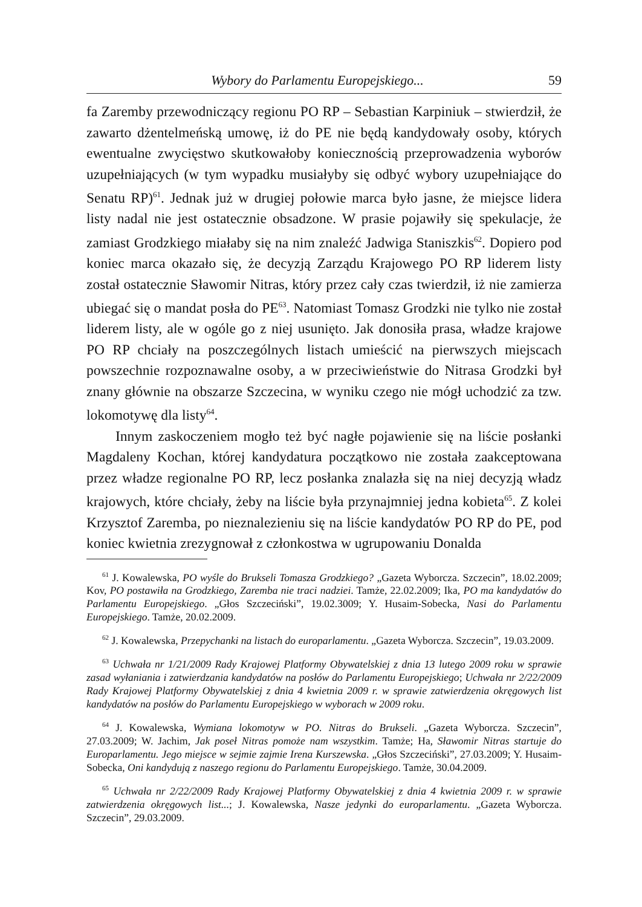Wybory do Parlamentu Europejskiego... 59
fa Zaremby przewodniczący regionu PO RP – Sebastian Karpiniuk – stwierdził, że zawarto dżentelmeńską umowę, iż do PE nie będą kandydowały osoby, których ewentualne zwycięstwo skutkowałoby koniecznością przeprowadzenia wyborów uzupełniających (w tym wypadku musiałyby się odbyć wybory uzupełniające do Senatu RP)<sup>61</sup>. Jednak już w drugiej połowie marca było jasne, że miejsce lidera listy nadal nie jest ostatecznie obsadzone. W prasie pojawiły się spekulacje, że zamiast Grodzkiego miałaby się na nim znaleźć Jadwiga Staniszkis<sup>62</sup>. Dopiero pod koniec marca okazało się, że decyzją Zarządu Krajowego PO RP liderem listy został ostatecznie Sławomir Nitras, który przez cały czas twierdził, iż nie zamierza ubiegać się o mandat posła do PE<sup>63</sup>. Natomiast Tomasz Grodzki nie tylko nie został liderem listy, ale w ogóle go z niej usunięto. Jak donosiła prasa, władze krajowe PO RP chciały na poszczególnych listach umieścić na pierwszych miejscach powszechnie rozpoznawalne osoby, a w przeciwieństwie do Nitrasa Grodzki był znany głównie na obszarze Szczecina, w wyniku czego nie mógł uchodzić za tzw. lokomotywę dla listy<sup>64</sup>.
Innym zaskoczeniem mogło też być nagłe pojawienie się na liście posłanki Magdaleny Kochan, której kandydatura początkowo nie została zaakceptowana przez władze regionalne PO RP, lecz posłanka znalazła się na niej decyzją władz krajowych, które chciały, żeby na liście była przynajmniej jedna kobieta<sup>65</sup>. Z kolei Krzysztof Zaremba, po nieznalezieniu się na liście kandydatów PO RP do PE, pod koniec kwietnia zrezygnował z członkostwa w ugrupowaniu Donalda
<sup>61</sup> J. Kowalewska, PO wyśle do Brukseli Tomasza Grodzkiego? „Gazeta Wyborcza. Szczecin”, 18.02.2009; Kov, PO postawiła na Grodzkiego, Zaremba nie traci nadziei. Tamże, 22.02.2009; Ika, PO ma kandydatów do Parlamentu Europejskiego. „Głos Szczeciński”, 19.02.3009; Y. Husaim-Sobecka, Nasi do Parlamentu Europejskiego. Tamże, 20.02.2009.
<sup>62</sup> J. Kowalewska, Przepychanki na listach do europarlamentu. „Gazeta Wyborcza. Szczecin”, 19.03.2009.
<sup>63</sup> Uchwała nr 1/21/2009 Rady Krajowej Platformy Obywatelskiej z dnia 13 lutego 2009 roku w sprawie zasad wyłaniania i zatwierdzania kandydatów na posłów do Parlamentu Europejskiego; Uchwała nr 2/22/2009 Rady Krajowej Platformy Obywatelskiej z dnia 4 kwietnia 2009 r. w sprawie zatwierdzenia okręgowych list kandydatów na posłów do Parlamentu Europejskiego w wyborach w 2009 roku.
<sup>64</sup> J. Kowalewska, Wymiana lokomotyw w PO. Nitras do Brukseli. „Gazeta Wyborcza. Szczecin”, 27.03.2009; W. Jachim, Jak poseł Nitras pomoże nam wszystkim. Tamże; Ha, Sławomir Nitras startuje do Europarlamentu. Jego miejsce w sejmie zajmie Irena Kurszewska. „Głos Szczeciński”, 27.03.2009; Y. Husaim-Sobecka, Oni kandydują z naszego regionu do Parlamentu Europejskiego. Tamże, 30.04.2009.
<sup>65</sup> Uchwała nr 2/22/2009 Rady Krajowej Platformy Obywatelskiej z dnia 4 kwietnia 2009 r. w sprawie zatwierdzenia okręgowych list...; J. Kowalewska, Nasze jedynki do europarlamentu. „Gazeta Wyborcza. Szczecin”, 29.03.2009.